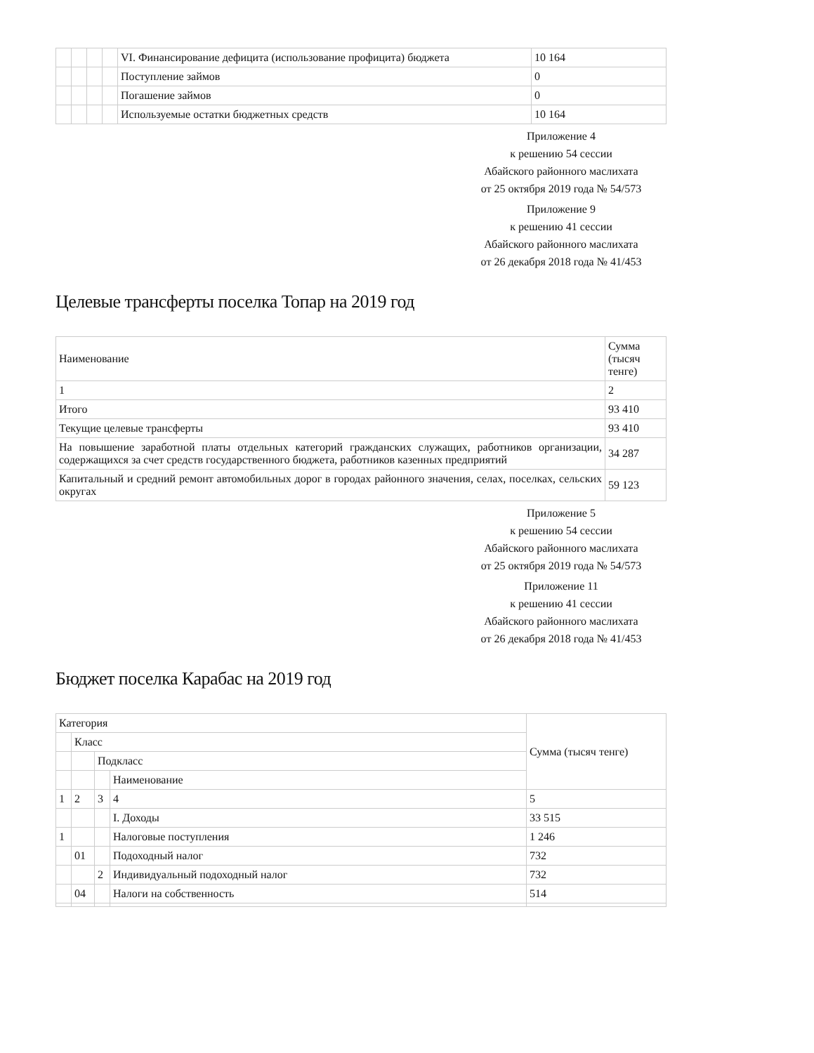| | | | | VI. Финансирование дефицита (использование профицита) бюджета | 10 164 |
| | | | | Поступление займов | 0 |
| | | | | Погашение займов | 0 |
| | | | | Используемые остатки бюджетных средств | 10 164 |
Приложение 4
к решению 54 сессии
Абайского районного маслихата
от 25 октября 2019 года № 54/573
Приложение 9
к решению 41 сессии
Абайского районного маслихата
от 26 декабря 2018 года № 41/453
Целевые трансферты поселка Топар на 2019 год
| Наименование | Сумма (тысяч тенге) |
| --- | --- |
| 1 | 2 |
| Итого | 93 410 |
| Текущие целевые трансферты | 93 410 |
| На повышение заработной платы отдельных категорий гражданских служащих, работников организации, содержащихся за счет средств государственного бюджета, работников казенных предприятий | 34 287 |
| Капитальный и средний ремонт автомобильных дорог в городах районного значения, селах, поселках, сельских округах | 59 123 |
Приложение 5
к решению 54 сессии
Абайского районного маслихата
от 25 октября 2019 года № 54/573
Приложение 11
к решению 41 сессии
Абайского районного маслихата
от 26 декабря 2018 года № 41/453
Бюджет поселка Карабас на 2019 год
| Категория | | | | Сумма (тысяч тенге) |
| --- | --- | --- | --- | --- |
| | Класс | | | |
| | | Подкласс | | |
| | | | Наименование | |
| 1 | 2 | 3 | 4 | 5 |
| | | | I. Доходы | 33 515 |
| 1 | | | Налоговые поступления | 1 246 |
| | 01 | | Подоходный налог | 732 |
| | | 2 | Индивидуальный подоходный налог | 732 |
| | 04 | | Налоги на собственность | 514 |